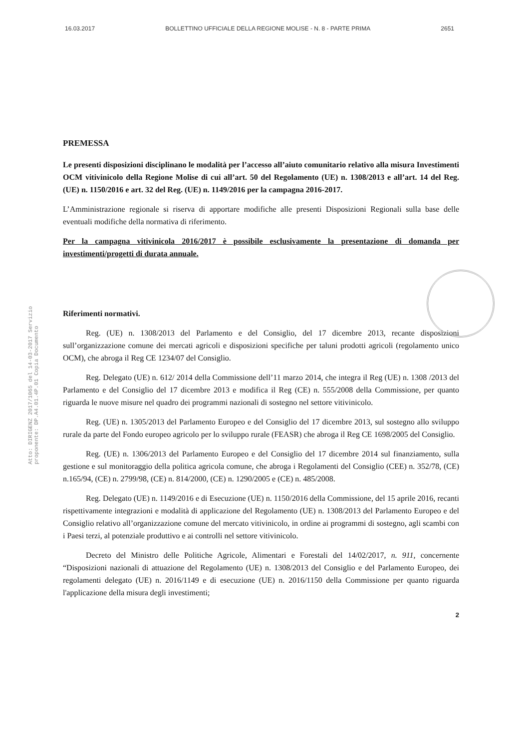16.03.2017 BOLLETTINO UFFICIALE DELLA REGIONE MOLISE - N. 8 - PARTE PRIMA 2651
Atto: DIRIGENZ 2017/1065 del 14-03-2017 Servizio proponente: DP.A4.01.4P.01 Copia Documento
PREMESSA
Le presenti disposizioni disciplinano le modalità per l’accesso all’aiuto comunitario relativo alla misura Investimenti OCM vitivinicolo della Regione Molise di cui all’art. 50 del Regolamento (UE) n. 1308/2013 e all’art. 14 del Reg. (UE) n. 1150/2016 e art. 32 del Reg. (UE) n. 1149/2016 per la campagna 2016-2017.
L’Amministrazione regionale si riserva di apportare modifiche alle presenti Disposizioni Regionali sulla base delle eventuali modifiche della normativa di riferimento.
Per la campagna vitivinicola 2016/2017 è possibile esclusivamente la presentazione di domanda per investimenti/progetti di durata annuale.
Riferimenti normativi.
Reg. (UE) n. 1308/2013 del Parlamento e del Consiglio, del 17 dicembre 2013, recante disposizioni sull’organizzazione comune dei mercati agricoli e disposizioni specifiche per taluni prodotti agricoli (regolamento unico OCM), che abroga il Reg CE 1234/07 del Consiglio.
Reg. Delegato (UE) n. 612/ 2014 della Commissione dell’11 marzo 2014, che integra il Reg (UE) n. 1308 /2013 del Parlamento e del Consiglio del 17 dicembre 2013 e modifica il Reg (CE) n. 555/2008 della Commissione, per quanto riguarda le nuove misure nel quadro dei programmi nazionali di sostegno nel settore vitivinicolo.
Reg. (UE) n. 1305/2013 del Parlamento Europeo e del Consiglio del 17 dicembre 2013, sul sostegno allo sviluppo rurale da parte del Fondo europeo agricolo per lo sviluppo rurale (FEASR) che abroga il Reg CE 1698/2005 del Consiglio.
Reg. (UE) n. 1306/2013 del Parlamento Europeo e del Consiglio del 17 dicembre 2014 sul finanziamento, sulla gestione e sul monitoraggio della politica agricola comune, che abroga i Regolamenti del Consiglio (CEE) n. 352/78, (CE) n.165/94, (CE) n. 2799/98, (CE) n. 814/2000, (CE) n. 1290/2005 e (CE) n. 485/2008.
Reg. Delegato (UE) n. 1149/2016 e di Esecuzione (UE) n. 1150/2016 della Commissione, del 15 aprile 2016, recanti rispettivamente integrazioni e modalità di applicazione del Regolamento (UE) n. 1308/2013 del Parlamento Europeo e del Consiglio relativo all’organizzazione comune del mercato vitivinicolo, in ordine ai programmi di sostegno, agli scambi con i Paesi terzi, al potenziale produttivo e ai controlli nel settore vitivinicolo.
Decreto del Ministro delle Politiche Agricole, Alimentari e Forestali del 14/02/2017, n. 911, concernente “Disposizioni nazionali di attuazione del Regolamento (UE) n. 1308/2013 del Consiglio e del Parlamento Europeo, dei regolamenti delegato (UE) n. 2016/1149 e di esecuzione (UE) n. 2016/1150 della Commissione per quanto riguarda l'applicazione della misura degli investimenti;
2